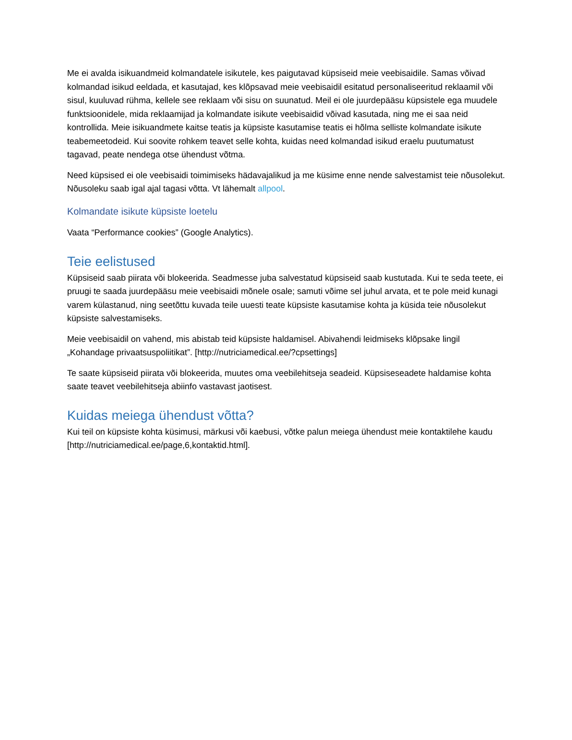Me ei avalda isikuandmeid kolmandatele isikutele, kes paigutavad küpsiseid meie veebisaidile. Samas võivad kolmandad isikud eeldada, et kasutajad, kes klõpsavad meie veebisaidil esitatud personaliseeritud reklaamil või sisul, kuuluvad rühma, kellele see reklaam või sisu on suunatud. Meil ei ole juurdepääsu küpsistele ega muudele funktsioonidele, mida reklaamijad ja kolmandate isikute veebisaidid võivad kasutada, ning me ei saa neid kontrollida. Meie isikuandmete kaitse teatis ja küpsiste kasutamise teatis ei hõlma selliste kolmandate isikute teabemeetodeid. Kui soovite rohkem teavet selle kohta, kuidas need kolmandad isikud eraelu puutumatust tagavad, peate nendega otse ühendust võtma.
Need küpsised ei ole veebisaidi toimimiseks hädavajalikud ja me küsime enne nende salvestamist teie nõusolekut. Nõusoleku saab igal ajal tagasi võtta. Vt lähemalt allpool.
Kolmandate isikute küpsiste loetelu
Vaata “Performance cookies” (Google Analytics).
Teie eelistused
Küpsiseid saab piirata või blokeerida. Seadmesse juba salvestatud küpsiseid saab kustutada. Kui te seda teete, ei pruugi te saada juurdepääsu meie veebisaidi mõnele osale; samuti võime sel juhul arvata, et te pole meid kunagi varem külastanud, ning seetõttu kuvada teile uuesti teate küpsiste kasutamise kohta ja küsida teie nõusolekut küpsiste salvestamiseks.
Meie veebisaidil on vahend, mis abistab teid küpsiste haldamisel. Abivahendi leidmiseks klõpsake lingil „Kohandage privaatsuspoliitikat”. [http://nutriciamedical.ee/?cpsettings]
Te saate küpsiseid piirata või blokeerida, muutes oma veebilehitseja seadeid. Küpsiseseadete haldamise kohta saate teavet veebilehitseja abiinfo vastavast jaotisest.
Kuidas meiega ühendust võtta?
Kui teil on küpsiste kohta küsimusi, märkusi või kaebusi, võtke palun meiega ühendust meie kontaktilehe kaudu [http://nutriciamedical.ee/page,6,kontaktid.html].